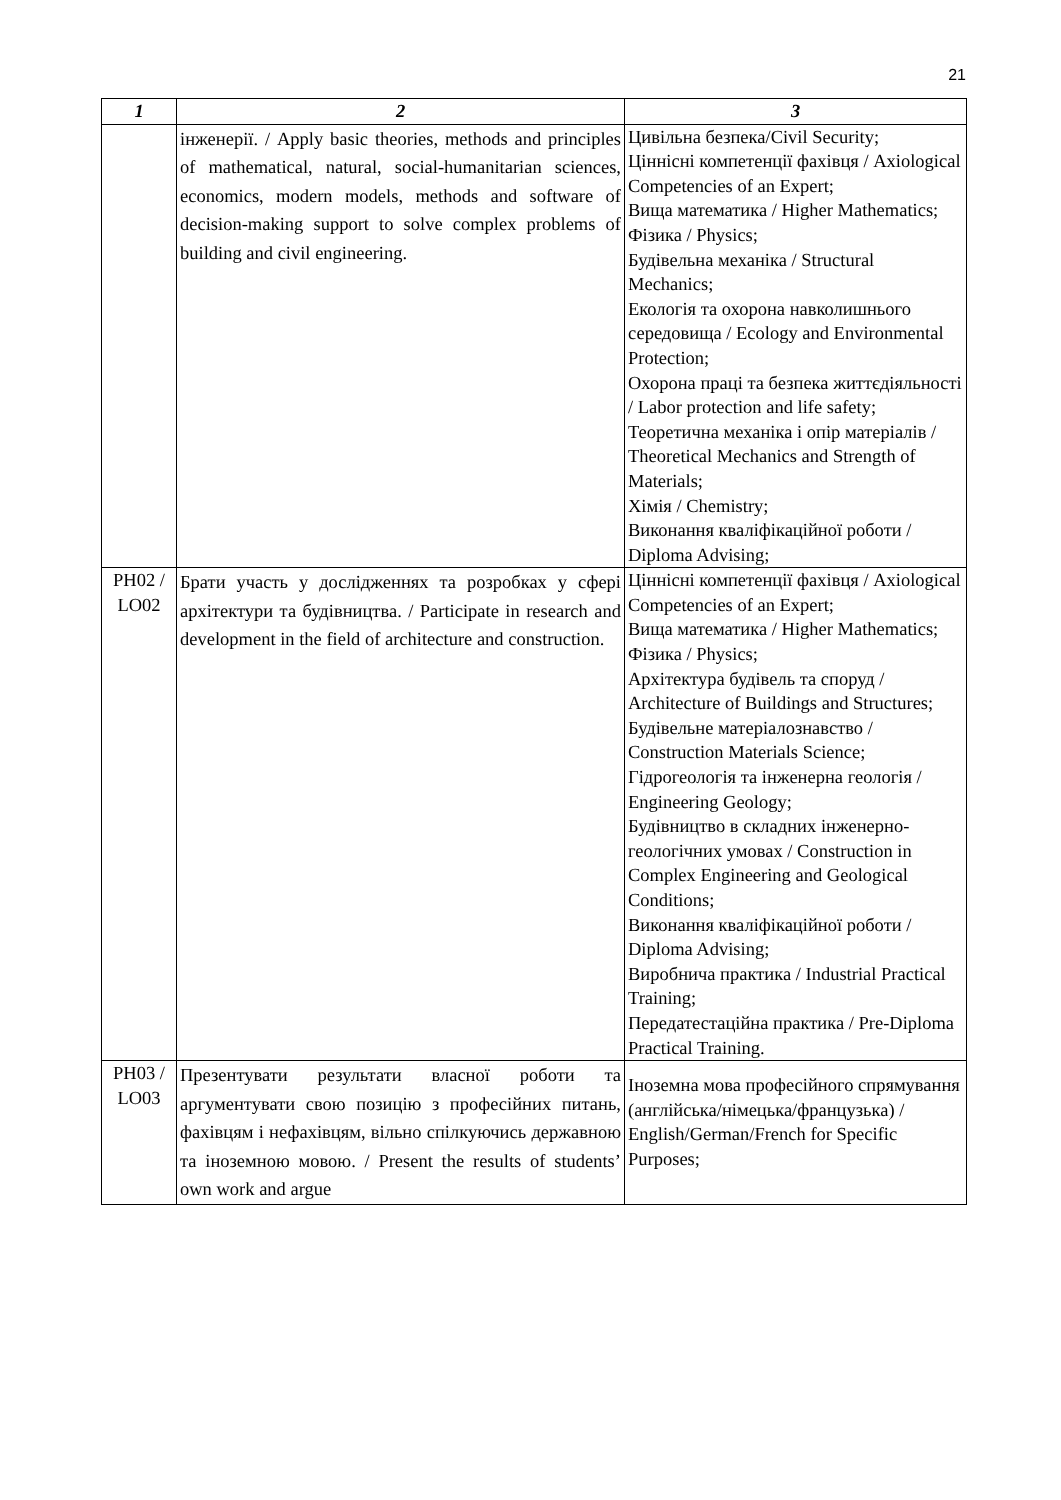21
| 1 | 2 | 3 |
| --- | --- | --- |
| | інженерії. / Apply basic theories, methods and principles of mathematical, natural, social-humanitarian sciences, economics, modern models, methods and software of decision-making support to solve complex problems of building and civil engineering. | Цивільна безпека/Civil Security; Ціннісні компетенції фахівця / Axiological Competencies of an Expert; Вища математика / Higher Mathematics; Фізика / Physics; Будівельна механіка / Structural Mechanics; Екологія та охорона навколишнього середовища / Ecology and Environmental Protection; Охорона праці та безпека життєдіяльності / Labor protection and life safety; Теоретична механіка і опір матеріалів / Theoretical Mechanics and Strength of Materials; Хімія / Chemistry; Виконання кваліфікаційної роботи / Diploma Advising; |
| РН02 / LO02 | Брати участь у дослідженнях та розробках у сфері архітектури та будівництва. / Participate in research and development in the field of architecture and construction. | Ціннісні компетенції фахівця / Axiological Competencies of an Expert; Вища математика / Higher Mathematics; Фізика / Physics; Архітектура будівель та споруд / Architecture of Buildings and Structures; Будівельне матеріалознавство / Construction Materials Science; Гідрогеологія та інженерна геологія / Engineering Geology; Будівництво в складних інженерно-геологічних умовах / Construction in Complex Engineering and Geological Conditions; Виконання кваліфікаційної роботи / Diploma Advising; Виробнича практика / Industrial Practical Training; Передатестаційна практика / Pre-Diploma Practical Training. |
| РН03 / LO03 | Презентувати результати власної роботи та аргументувати свою позицію з професійних питань, фахівцям і нефахівцям, вільно спілкуючись державною та іноземною мовою. / Present the results of students’ own work and argue | Іноземна мова професійного спрямування (англійська/німецька/французька) / English/German/French for Specific Purposes; |